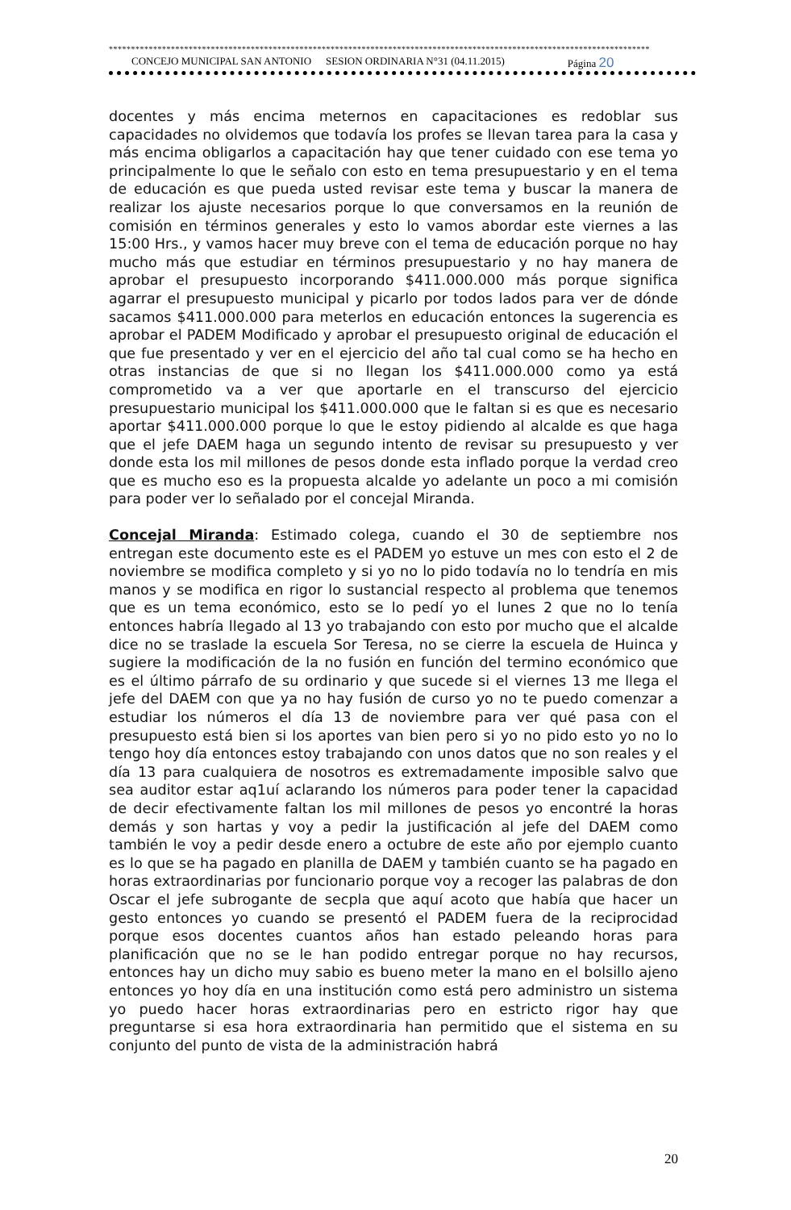**************************************************************************************************************************
CONCEJO MUNICIPAL SAN ANTONIO SESION ORDINARIA N°31 (04.11.2015) Página 20
docentes y más encima meternos en capacitaciones es redoblar sus capacidades no olvidemos que todavía los profes se llevan tarea para la casa y más encima obligarlos a capacitación hay que tener cuidado con ese tema yo principalmente lo que le señalo con esto en tema presupuestario y en el tema de educación es que pueda usted revisar este tema y buscar la manera de realizar los ajuste necesarios porque lo que conversamos en la reunión de comisión en términos generales y esto lo vamos abordar este viernes a las 15:00 Hrs., y vamos hacer muy breve con el tema de educación porque no hay mucho más que estudiar en términos presupuestario y no hay manera de aprobar el presupuesto incorporando $411.000.000 más porque significa agarrar el presupuesto municipal y picarlo por todos lados para ver de dónde sacamos $411.000.000 para meterlos en educación entonces la sugerencia es aprobar el PADEM Modificado y aprobar el presupuesto original de educación el que fue presentado y ver en el ejercicio del año tal cual como se ha hecho en otras instancias de que si no llegan los $411.000.000 como ya está comprometido va a ver que aportarle en el transcurso del ejercicio presupuestario municipal los $411.000.000 que le faltan si es que es necesario aportar $411.000.000 porque lo que le estoy pidiendo al alcalde es que haga que el jefe DAEM haga un segundo intento de revisar su presupuesto y ver donde esta los mil millones de pesos donde esta inflado porque la verdad creo que es mucho eso es la propuesta alcalde yo adelante un poco a mi comisión para poder ver lo señalado por el concejal Miranda.
Concejal Miranda: Estimado colega, cuando el 30 de septiembre nos entregan este documento este es el PADEM yo estuve un mes con esto el 2 de noviembre se modifica completo y si yo no lo pido todavía no lo tendría en mis manos y se modifica en rigor lo sustancial respecto al problema que tenemos que es un tema económico, esto se lo pedí yo el lunes 2 que no lo tenía entonces habría llegado al 13 yo trabajando con esto por mucho que el alcalde dice no se traslade la escuela Sor Teresa, no se cierre la escuela de Huinca y sugiere la modificación de la no fusión en función del termino económico que es el último párrafo de su ordinario y que sucede si el viernes 13 me llega el jefe del DAEM con que ya no hay fusión de curso yo no te puedo comenzar a estudiar los números el día 13 de noviembre para ver qué pasa con el presupuesto está bien si los aportes van bien pero si yo no pido esto yo no lo tengo hoy día entonces estoy trabajando con unos datos que no son reales y el día 13 para cualquiera de nosotros es extremadamente imposible salvo que sea auditor estar aq1uí aclarando los números para poder tener la capacidad de decir efectivamente faltan los mil millones de pesos yo encontré la horas demás y son hartas y voy a pedir la justificación al jefe del DAEM como también le voy a pedir desde enero a octubre de este año por ejemplo cuanto es lo que se ha pagado en planilla de DAEM y también cuanto se ha pagado en horas extraordinarias por funcionario porque voy a recoger las palabras de don Oscar el jefe subrogante de secpla que aquí acoto que había que hacer un gesto entonces yo cuando se presentó el PADEM fuera de la reciprocidad porque esos docentes cuantos años han estado peleando horas para planificación que no se le han podido entregar porque no hay recursos, entonces hay un dicho muy sabio es bueno meter la mano en el bolsillo ajeno entonces yo hoy día en una institución como está pero administro un sistema yo puedo hacer horas extraordinarias pero en estricto rigor hay que preguntarse si esa hora extraordinaria han permitido que el sistema en su conjunto del punto de vista de la administración habrá
20